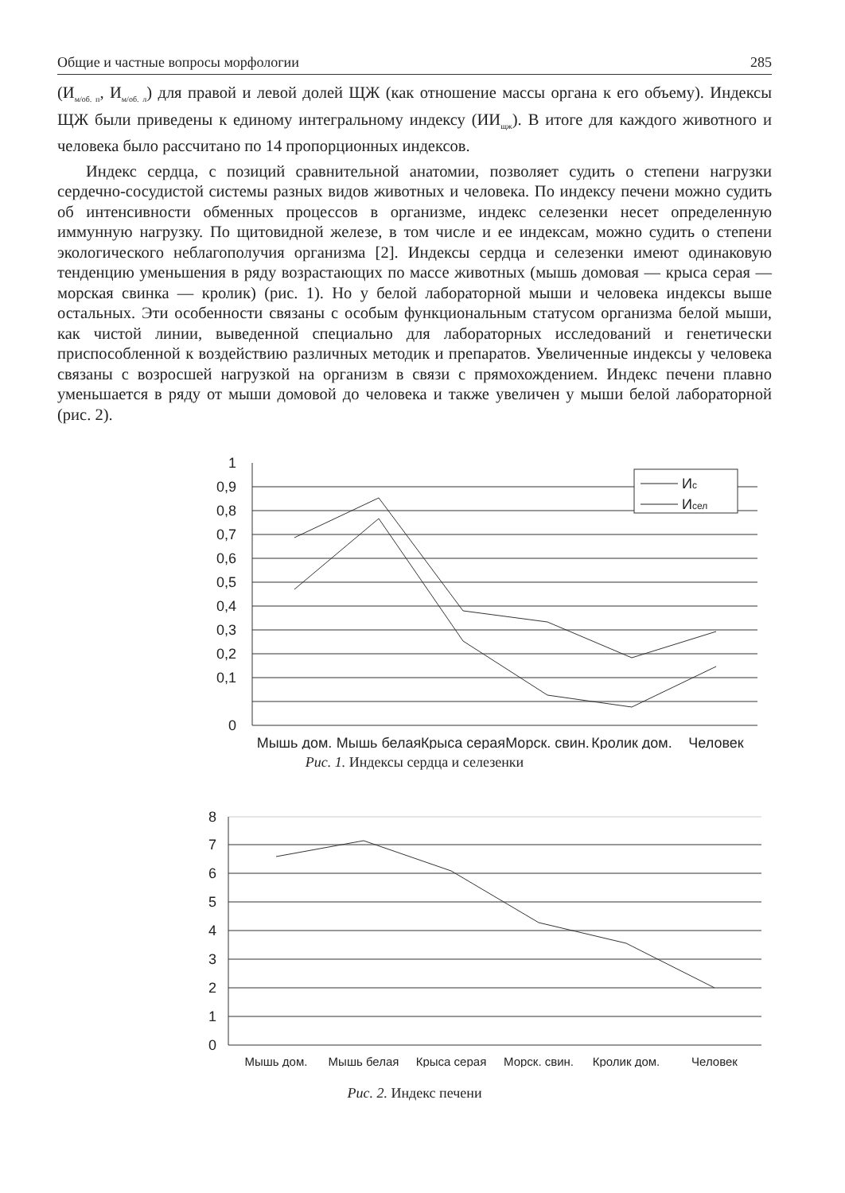Общие и частные вопросы морфологии 285
(И<sub>м/об. п</sub>, И<sub>м/об. л</sub>) для правой и левой долей ЩЖ (как отношение массы органа к его объему). Индексы ЩЖ были приведены к единому интегральному индексу (ИИ<sub>щж</sub>). В итоге для каждого животного и человека было рассчитано по 14 пропорционных индексов.
Индекс сердца, с позиций сравнительной анатомии, позволяет судить о степени нагрузки сердечно-сосудистой системы разных видов животных и человека. По индексу печени можно судить об интенсивности обменных процессов в организме, индекс селезенки несет определенную иммунную нагрузку. По щитовидной железе, в том числе и ее индексам, можно судить о степени экологического неблагополучия организма [2]. Индексы сердца и селезенки имеют одинаковую тенденцию уменьшения в ряду возрастающих по массе животных (мышь домовая — крыса серая — морская свинка — кролик) (рис. 1). Но у белой лабораторной мыши и человека индексы выше остальных. Эти особенности связаны с особым функциональным статусом организма белой мыши, как чистой линии, выведенной специально для лабораторных исследований и генетически приспособленной к воздействию различных методик и препаратов. Увеличенные индексы у человека связаны с возросшей нагрузкой на организм в связи с прямохождением. Индекс печени плавно уменьшается в ряду от мыши домовой до человека и также увеличен у мыши белой лабораторной (рис. 2).
0,9
0,8
0,7
0,6
0,5
0,4
0,3
0,2
0,1
0
1
Мышь дом.
Мышь белая
Крыса серая
Морск. свин.
Кролик дом.
Человек
Ис
Исел
Рис. 1. Индексы сердца и селезенки
8
7
6
5
4
3
2
1
0
Мышь дом.
Мышь белая
Крыса серая
Морск. свин.
Кролик дом.
Человек
Рис. 2. Индекс печени